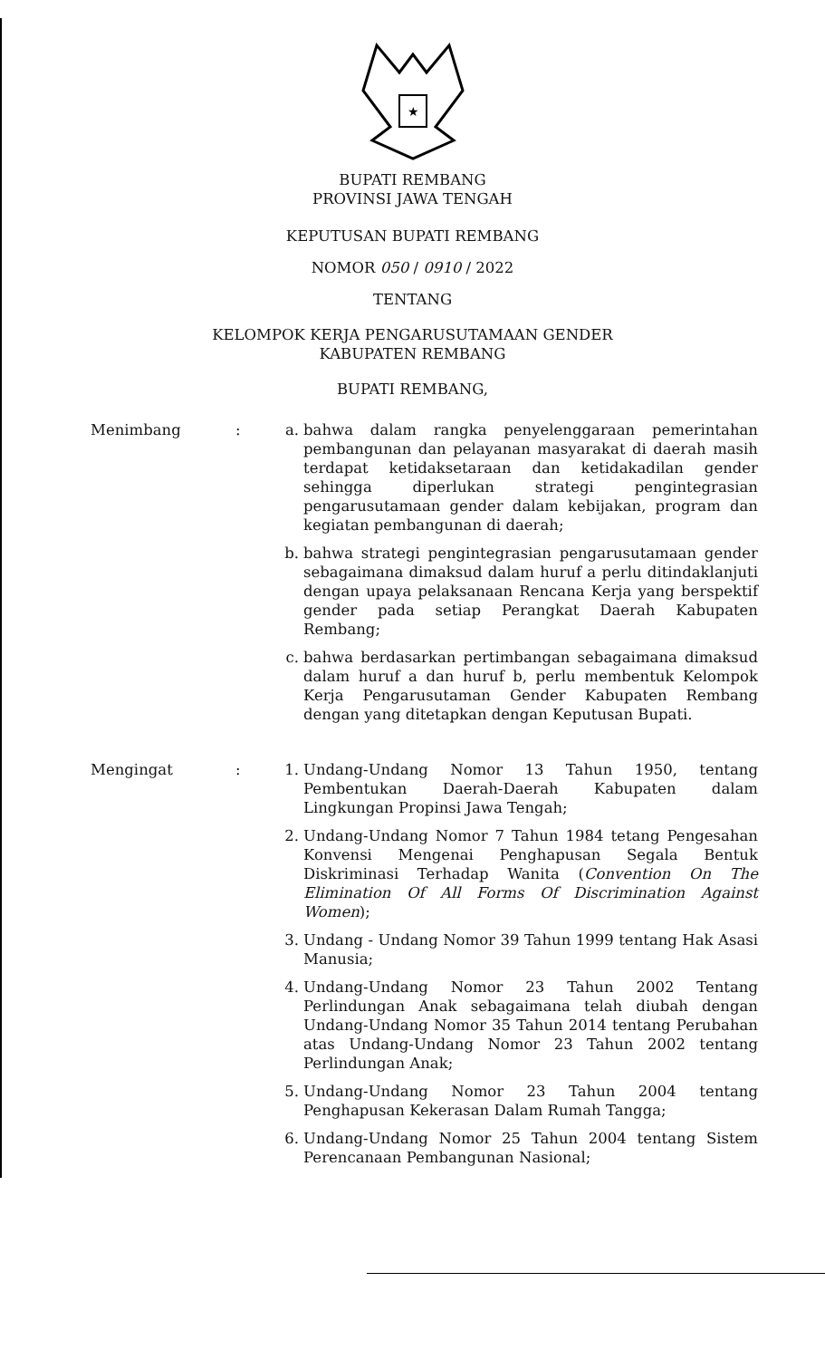★
BUPATI REMBANG
PROVINSI JAWA TENGAH
KEPUTUSAN BUPATI REMBANG
NOMOR 050 / 0910 / 2022
TENTANG
KELOMPOK KERJA PENGARUSUTAMAAN GENDER
KABUPATEN REMBANG
BUPATI REMBANG,
Menimbang : a. bahwa dalam rangka penyelenggaraan pemerintahan pembangunan dan pelayanan masyarakat di daerah masih terdapat ketidaksetaraan dan ketidakadilan gender sehingga diperlukan strategi pengintegrasian pengarusutamaan gender dalam kebijakan, program dan kegiatan pembangunan di daerah;
b. bahwa strategi pengintegrasian pengarusutamaan gender sebagaimana dimaksud dalam huruf a perlu ditindaklanjuti dengan upaya pelaksanaan Rencana Kerja yang berspektif gender pada setiap Perangkat Daerah Kabupaten Rembang;
c. bahwa berdasarkan pertimbangan sebagaimana dimaksud dalam huruf a dan huruf b, perlu membentuk Kelompok Kerja Pengarusutaman Gender Kabupaten Rembang dengan yang ditetapkan dengan Keputusan Bupati.
Mengingat : 1. Undang-Undang Nomor 13 Tahun 1950, tentang Pembentukan Daerah-Daerah Kabupaten dalam Lingkungan Propinsi Jawa Tengah;
2. Undang-Undang Nomor 7 Tahun 1984 tetang Pengesahan Konvensi Mengenai Penghapusan Segala Bentuk Diskriminasi Terhadap Wanita (Convention On The Elimination Of All Forms Of Discrimination Against Women);
3. Undang - Undang Nomor 39 Tahun 1999 tentang Hak Asasi Manusia;
4. Undang-Undang Nomor 23 Tahun 2002 Tentang Perlindungan Anak sebagaimana telah diubah dengan Undang-Undang Nomor 35 Tahun 2014 tentang Perubahan atas Undang-Undang Nomor 23 Tahun 2002 tentang Perlindungan Anak;
5. Undang-Undang Nomor 23 Tahun 2004 tentang Penghapusan Kekerasan Dalam Rumah Tangga;
6. Undang-Undang Nomor 25 Tahun 2004 tentang Sistem Perencanaan Pembangunan Nasional;